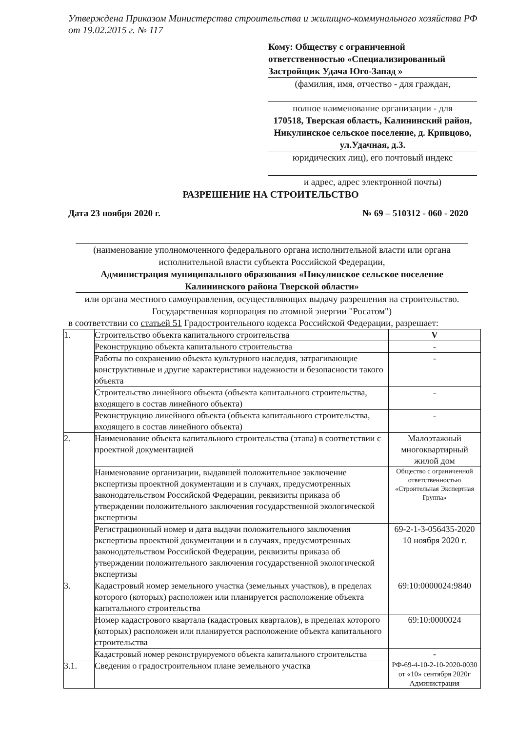Утверждена Приказом Министерства строительства и жилищно-коммунального хозяйства РФ от 19.02.2015 г. № 117
Кому: Обществу с ограниченной ответственностью «Специализированный Застройщик Удача Юго-Запад »
(фамилия, имя, отчество - для граждан,
полное наименование организации - для
170518, Тверская область, Калининский район, Никулинское сельское поселение, д. Кривцово, ул.Удачная, д.3.
юридических лиц), его почтовый индекс
и адрес, адрес электронной почты)
РАЗРЕШЕНИЕ НА СТРОИТЕЛЬСТВО
Дата 23 ноября 2020 г. № 69 – 510312 - 060 - 2020
(наименование уполномоченного федерального органа исполнительной власти или органа исполнительной власти субъекта Российской Федерации,
Администрация муниципального образования «Никулинское сельское поселение Калининского района Тверской области»
или органа местного самоуправления, осуществляющих выдачу разрешения на строительство. Государственная корпорация по атомной энергии "Росатом")
в соответствии со статьей 51 Градостроительного кодекса Российской Федерации, разрешает:
| 1. | Строительство объекта капитального строительства | V |
| | Реконструкцию объекта капитального строительства | - |
| | Работы по сохранению объекта культурного наследия, затрагивающие конструктивные и другие характеристики надежности и безопасности такого объекта | - |
| | Строительство линейного объекта (объекта капитального строительства, входящего в состав линейного объекта) | - |
| | Реконструкцию линейного объекта (объекта капитального строительства, входящего в состав линейного объекта) | - |
| 2. | Наименование объекта капитального строительства (этапа) в соответствии с проектной документацией | Малоэтажный многоквартирный жилой дом |
| | Наименование организации, выдавшей положительное заключение экспертизы проектной документации и в случаях, предусмотренных законодательством Российской Федерации, реквизиты приказа об утверждении положительного заключения государственной экологической экспертизы | Общество с ограниченной ответственностью «Строительная Экспертная Группа» |
| | Регистрационный номер и дата выдачи положительного заключения экспертизы проектной документации и в случаях, предусмотренных законодательством Российской Федерации, реквизиты приказа об утверждении положительного заключения государственной экологической экспертизы | 69-2-1-3-056435-2020 10 ноября 2020 г. |
| 3. | Кадастровый номер земельного участка (земельных участков), в пределах которого (которых) расположен или планируется расположение объекта капитального строительства | 69:10:0000024:9840 |
| | Номер кадастрового квартала (кадастровых кварталов), в пределах которого (которых) расположен или планируется расположение объекта капитального строительства | 69:10:0000024 |
| | Кадастровый номер реконструируемого объекта капитального строительства | - |
| 3.1. | Сведения о градостроительном плане земельного участка | РФ-69-4-10-2-10-2020-0030 от «10» сентября 2020г Администрация |